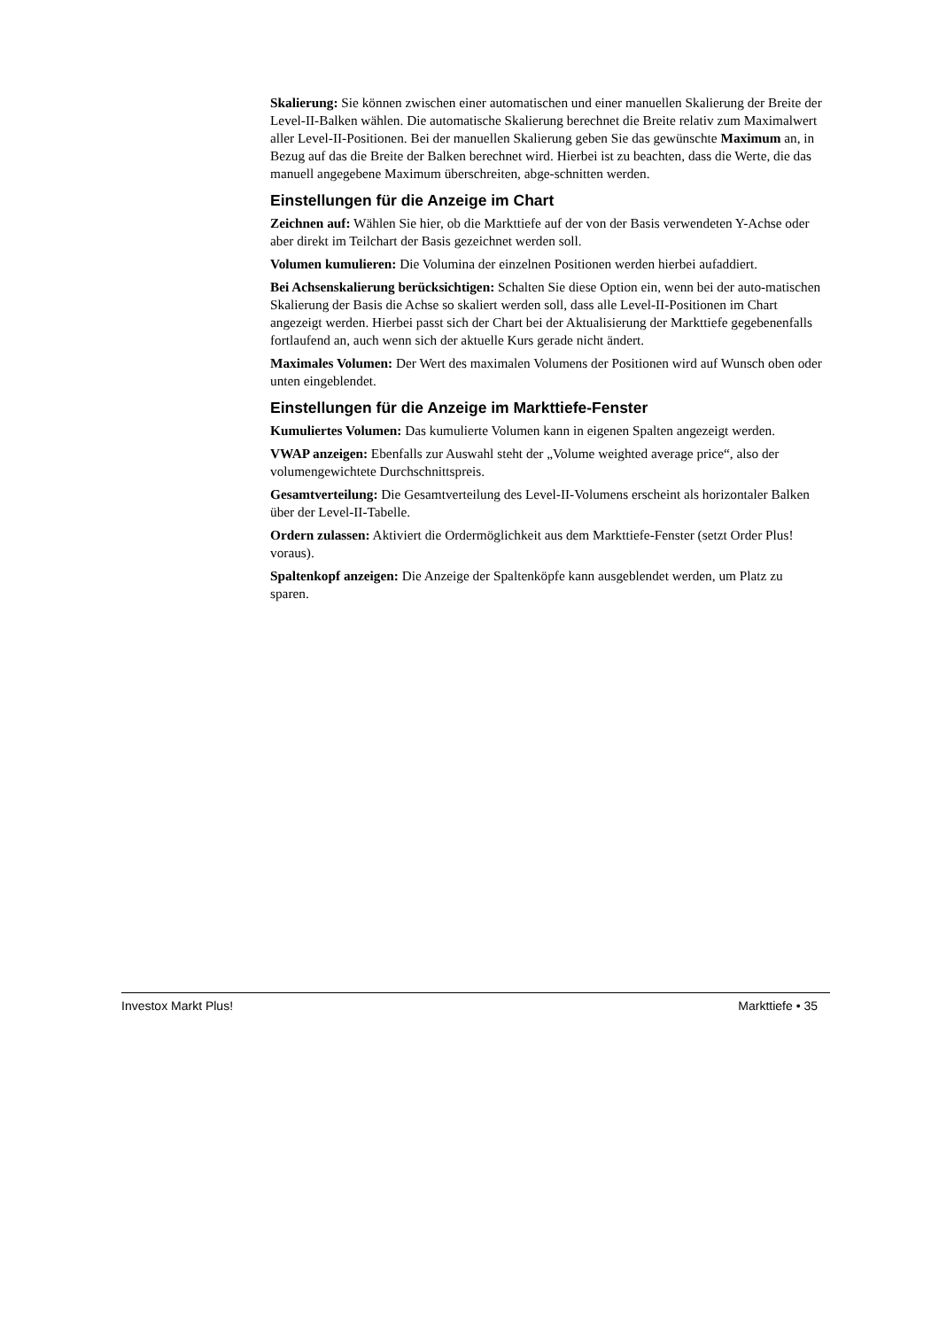Skalierung: Sie können zwischen einer automatischen und einer manuellen Skalierung der Breite der Level-II-Balken wählen. Die automatische Skalierung berechnet die Breite relativ zum Maximalwert aller Level-II-Positionen. Bei der manuellen Skalierung geben Sie das gewünschte Maximum an, in Bezug auf das die Breite der Balken berechnet wird. Hierbei ist zu beachten, dass die Werte, die das manuell angegebene Maximum überschreiten, abge-schnitten werden.
Einstellungen für die Anzeige im Chart
Zeichnen auf: Wählen Sie hier, ob die Markttiefe auf der von der Basis verwendeten Y-Achse oder aber direkt im Teilchart der Basis gezeichnet werden soll.
Volumen kumulieren: Die Volumina der einzelnen Positionen werden hierbei aufaddiert.
Bei Achsenskalierung berücksichtigen: Schalten Sie diese Option ein, wenn bei der auto-matischen Skalierung der Basis die Achse so skaliert werden soll, dass alle Level-II-Positionen im Chart angezeigt werden. Hierbei passt sich der Chart bei der Aktualisierung der Markttiefe gegebenenfalls fortlaufend an, auch wenn sich der aktuelle Kurs gerade nicht ändert.
Maximales Volumen: Der Wert des maximalen Volumens der Positionen wird auf Wunsch oben oder unten eingeblendet.
Einstellungen für die Anzeige im Markttiefe-Fenster
Kumuliertes Volumen: Das kumulierte Volumen kann in eigenen Spalten angezeigt werden.
VWAP anzeigen: Ebenfalls zur Auswahl steht der „Volume weighted average price“, also der volumengewichtete Durchschnittspreis.
Gesamtverteilung: Die Gesamtverteilung des Level-II-Volumens erscheint als horizontaler Balken über der Level-II-Tabelle.
Ordern zulassen: Aktiviert die Ordermöglichkeit aus dem Markttiefe-Fenster (setzt Order Plus! voraus).
Spaltenkopf anzeigen: Die Anzeige der Spaltenköpfe kann ausgeblendet werden, um Platz zu sparen.
Investox Markt Plus! Markttiefe • 35